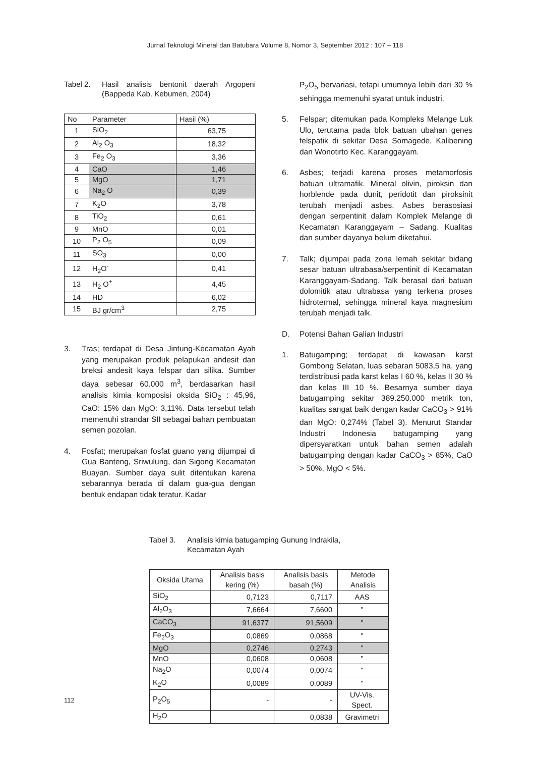Jurnal Teknologi Mineral dan Batubara Volume 8, Nomor 3, September 2012 : 107 – 118
Tabel 2. Hasil analisis bentonit daerah Argopeni (Bappeda Kab. Kebumen, 2004)
| No | Parameter | Hasil (%) |
| --- | --- | --- |
| 1 | SiO<sub>2</sub> | 63,75 |
| 2 | Al<sub>2</sub> O<sub>3</sub> | 18,32 |
| 3 | Fe<sub>2</sub> O<sub>3</sub> | 3,36 |
| 4 | CaO | 1,46 |
| 5 | MgO | 1,71 |
| 6 | Na<sub>2</sub> O | 0,39 |
| 7 | K<sub>2</sub>O | 3,78 |
| 8 | TiO<sub>2</sub> | 0,61 |
| 9 | MnO | 0,01 |
| 10 | P<sub>2</sub> O<sub>5</sub> | 0,09 |
| 11 | SO<sub>3</sub> | 0,00 |
| 12 | H<sub>2</sub>O<sup>-</sup> | 0,41 |
| 13 | H<sub>2</sub> O<sup>+</sup> | 4,45 |
| 14 | HD | 6,02 |
| 15 | BJ gr/cm<sup>3</sup> | 2,75 |
3. Tras; terdapat di Desa Jintung-Kecamatan Ayah yang merupakan produk pelapukan andesit dan breksi andesit kaya felspar dan silika. Sumber daya sebesar 60.000 m<sup>3</sup>, berdasarkan hasil analisis kimia komposisi oksida SiO<sub>2</sub> : 45,96, CaO: 15% dan MgO: 3,11%. Data tersebut telah memenuhi strandar SII sebagai bahan pembuatan semen pozolan.
4. Fosfat; merupakan fosfat guano yang dijumpai di Gua Banteng, Sriwulung, dan Sigong Kecamatan Buayan. Sumber daya sulit ditentukan karena sebarannya berada di dalam gua-gua dengan bentuk endapan tidak teratur. Kadar
P<sub>2</sub>O<sub>5</sub> bervariasi, tetapi umumnya lebih dari 30 % sehingga memenuhi syarat untuk industri.
5. Felspar; ditemukan pada Kompleks Melange Luk Ulo, terutama pada blok batuan ubahan genes felspatik di sekitar Desa Somagede, Kalibening dan Wonotirto Kec. Karanggayam.
6. Asbes; terjadi karena proses metamorfosis batuan ultramafik. Mineral olivin, piroksin dan horblende pada dunit, peridotit dan piroksinit terubah menjadi asbes. Asbes berasosiasi dengan serpentinit dalam Komplek Melange di Kecamatan Karanggayam – Sadang. Kualitas dan sumber dayanya belum diketahui.
7. Talk; dijumpai pada zona lemah sekitar bidang sesar batuan ultrabasa/serpentinit di Kecamatan Karanggayam-Sadang. Talk berasal dari batuan dolomitik atau ultrabasa yang terkena proses hidrotermal, sehingga mineral kaya magnesium terubah menjadi talk.
D. Potensi Bahan Galian Industri
1. Batugamping; terdapat di kawasan karst Gombong Selatan, luas sebaran 5083,5 ha, yang terdistribusi pada karst kelas I 60 %, kelas II 30 % dan kelas III 10 %. Besarnya sumber daya batugamping sekitar 389.250.000 metrik ton, kualitas sangat baik dengan kadar CaCO<sub>3</sub> > 91% dan MgO: 0,274% (Tabel 3). Menurut Standar Industri Indonesia batugamping yang dipersyaratkan untuk bahan semen adalah batugamping dengan kadar CaCO<sub>3</sub> > 85%, CaO > 50%, MgO < 5%.
Tabel 3. Analisis kimia batugamping Gunung Indrakila,
Kecamatan Ayah
| Oksida Utama | Analisis basis kering (%) | Analisis basis basah (%) | Metode Analisis |
| --- | --- | --- | --- |
| SiO<sub>2</sub> | 0,7123 | 0,7117 | AAS |
| Al<sub>2</sub>O<sub>3</sub> | 7,6664 | 7,6600 | " |
| CaCO<sub>3</sub> | 91,6377 | 91,5609 | " |
| Fe<sub>2</sub>O<sub>3</sub> | 0,0869 | 0,0868 | " |
| MgO | 0,2746 | 0,2743 | " |
| MnO | 0,0608 | 0,0608 | " |
| Na<sub>2</sub>O | 0,0074 | 0,0074 | " |
| K<sub>2</sub>O | 0,0089 | 0,0089 | " |
| P<sub>2</sub>O<sub>5</sub> | - | - | UV-Vis. Spect. |
| H<sub>2</sub>O | | 0,0838 | Gravimetri |
112